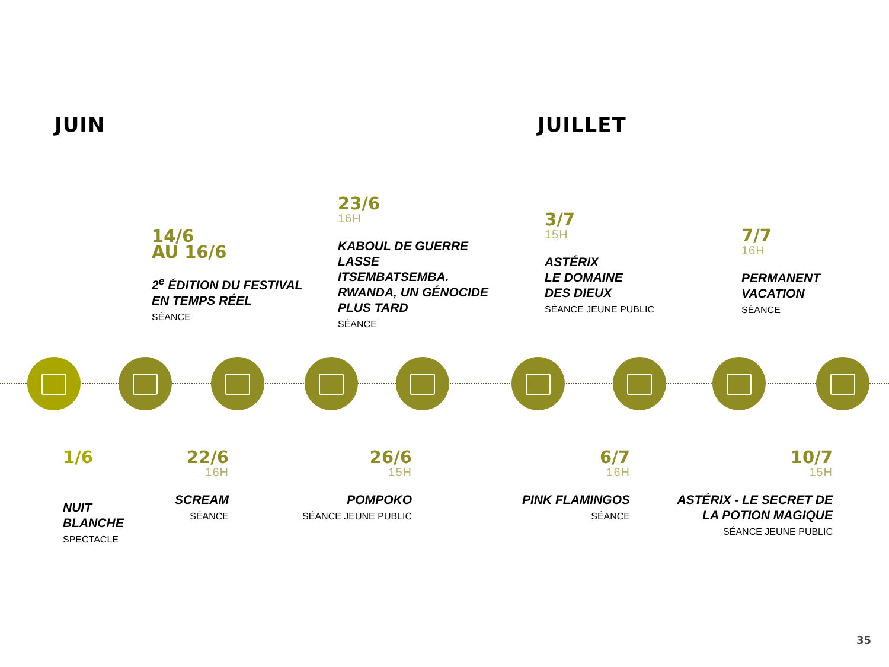JUIN JUILLET
14/6
AU 16/6
2<sup>e</sup> ÉDITION DU FESTIVAL
EN TEMPS RÉEL
SÉANCE
23/6
16H
KABOUL DE GUERRE LASSE
ITSEMBATSEMBA.
RWANDA, UN GÉNOCIDE
PLUS TARD
SÉANCE
3/7
15H
ASTÉRIX
LE DOMAINE
DES DIEUX
SÉANCE JEUNE PUBLIC
7/7
16H
PERMANENT
VACATION
SÉANCE
1/6
NUIT
BLANCHE
SPECTACLE
22/6
16H
SCREAM
SÉANCE
26/6
15H
POMPOKO
SÉANCE JEUNE PUBLIC
6/7
16H
PINK FLAMINGOS
SÉANCE
10/7
15H
ASTÉRIX - LE SECRET DE
LA POTION MAGIQUE
SÉANCE JEUNE PUBLIC
35